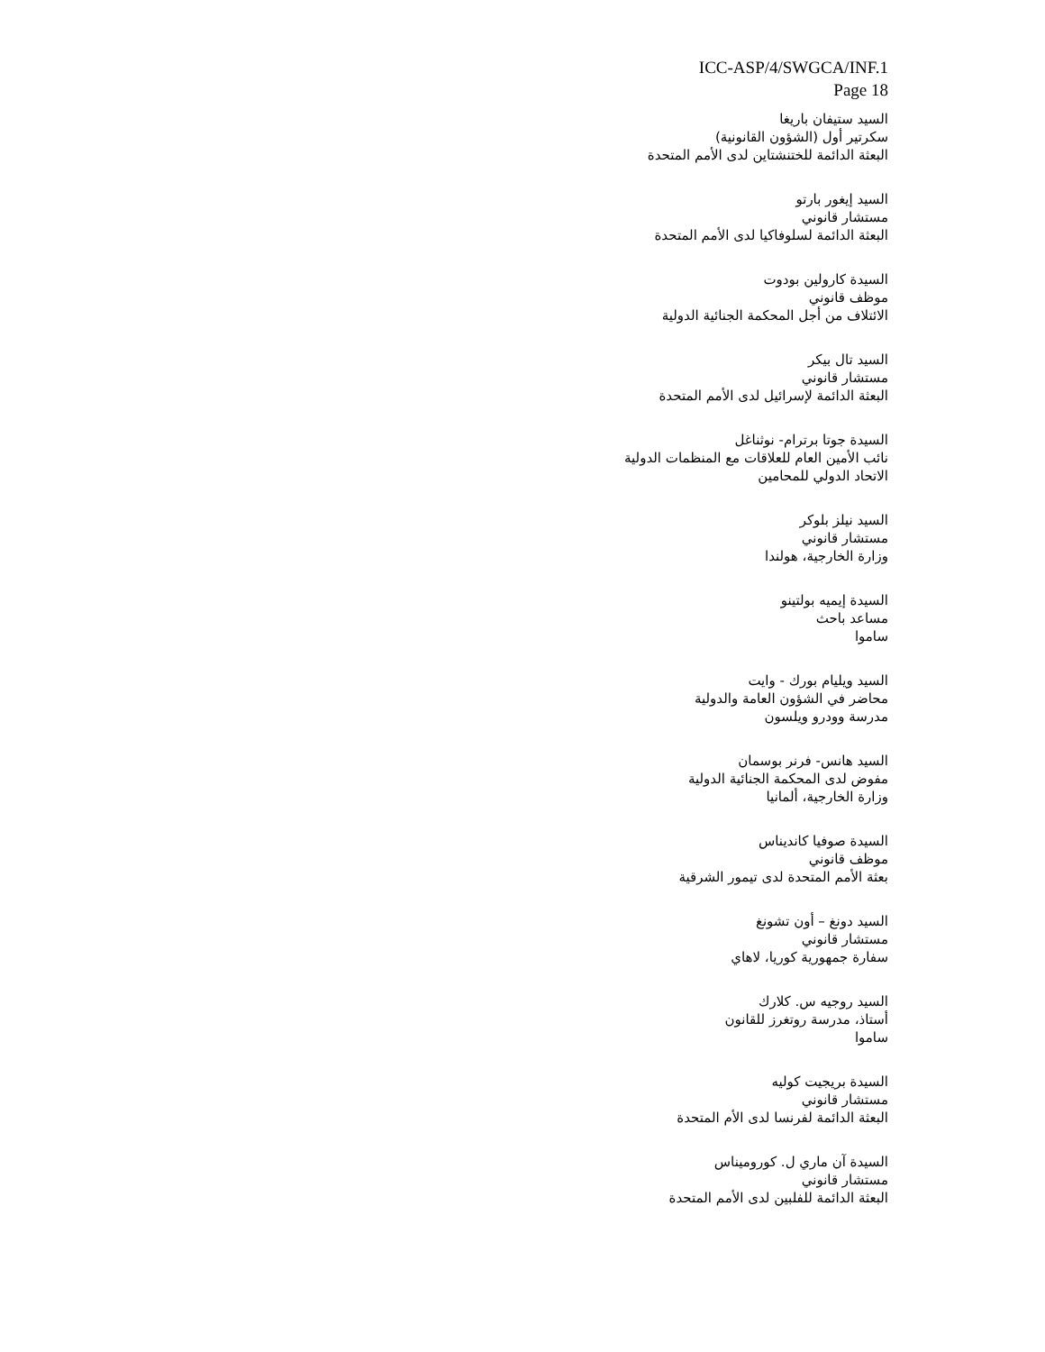ICC-ASP/4/SWGCA/INF.1
Page 18
السيد ستيفان باريغا
سكرتير أول (الشؤون القانونية)
البعثة الدائمة للختنشتاين لدى الأمم المتحدة
السيد إيغور بارتو
مستشار قانوني
البعثة الدائمة لسلوفاكيا لدى الأمم المتحدة
السيدة كارولين بودوت
موظف قانوني
الائتلاف من أجل المحكمة الجنائية الدولية
السيد تال بيكر
مستشار قانوني
البعثة الدائمة لإسرائيل لدى الأمم المتحدة
السيدة جوتا برترام- نوثناغل
نائب الأمين العام للعلاقات مع المنظمات الدولية
الاتحاد الدولي للمحامين
السيد نيلز بلوكر
مستشار قانوني
وزارة الخارجية، هولندا
السيدة إيميه بولتينو
مساعد باحث
ساموا
السيد ويليام بورك - وايت
محاضر في الشؤون العامة والدولية
مدرسة وودرو ويلسون
السيد هانس- فرنر بوسمان
مفوض لدى المحكمة الجنائية الدولية
وزارة الخارجية، ألمانيا
السيدة صوفيا كانديناس
موظف قانوني
بعثة الأمم المتحدة لدى تيمور الشرقية
السيد دونغ – أون تشونغ
مستشار قانوني
سفارة جمهورية كوريا، لاهاي
السيد روجيه س. كلارك
أستاذ، مدرسة روتغرز للقانون
ساموا
السيدة بريجيت كوليه
مستشار قانوني
البعثة الدائمة لفرنسا لدى الأم المتحدة
السيدة آن ماري ل. كوروميناس
مستشار قانوني
البعثة الدائمة للفلبين لدى الأمم المتحدة